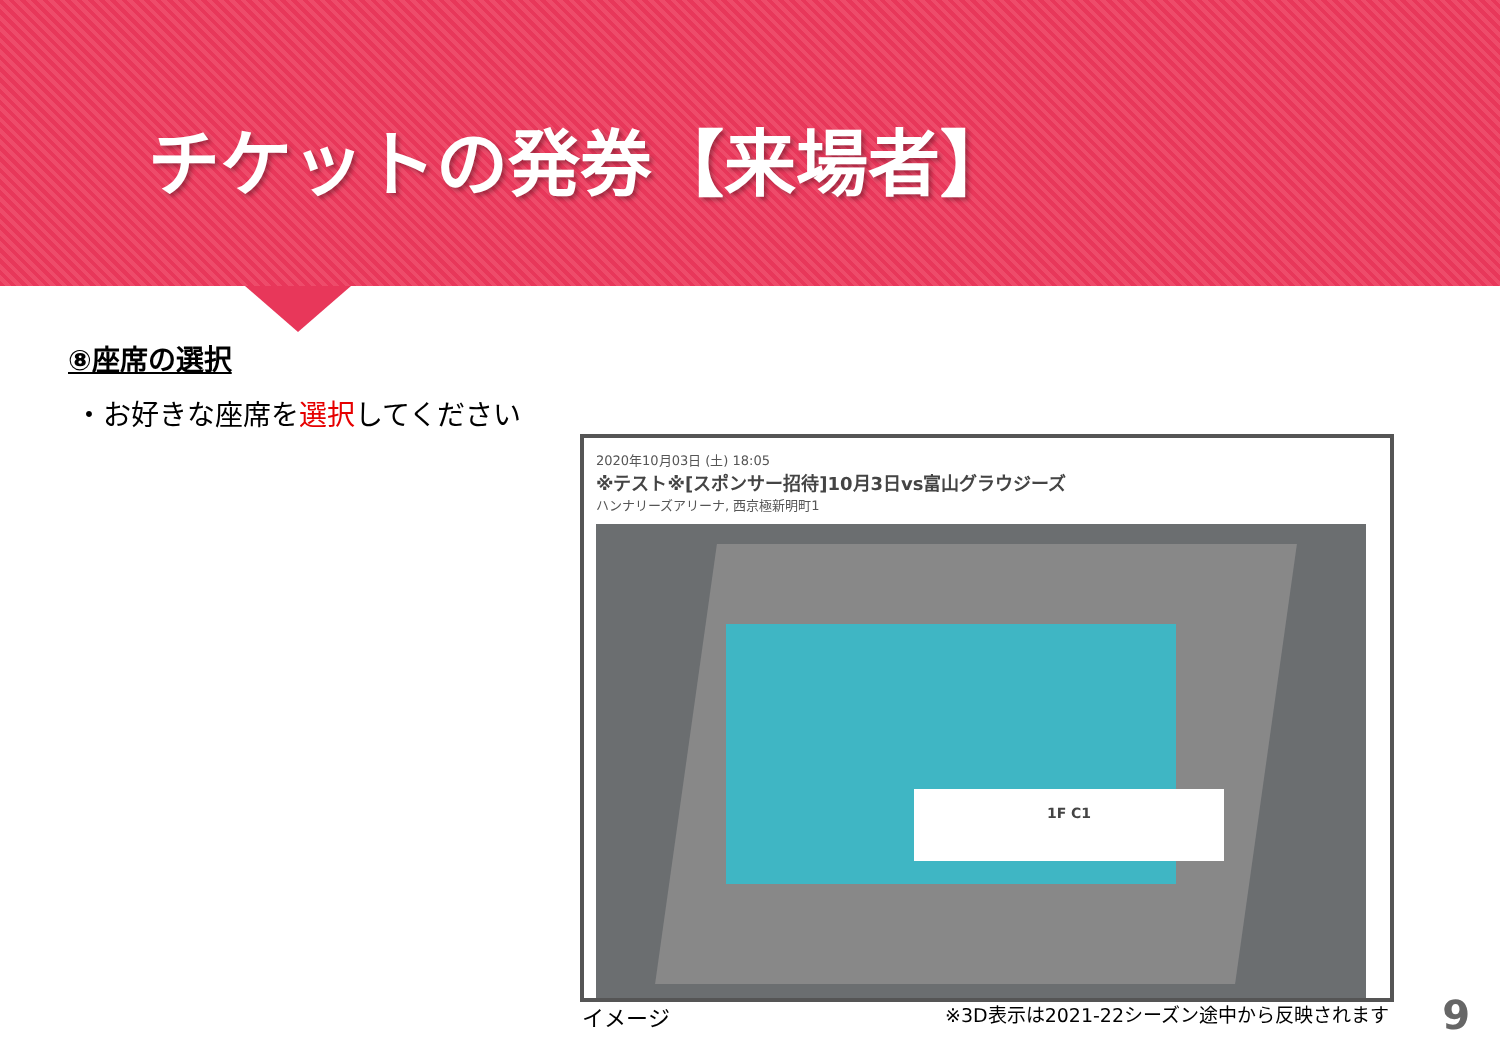チケットの発券【来場者】
⑧座席の選択
・お好きな座席を選択してください
2020年10月03日 (土) 18:05
※テスト※[スポンサー招待]10月3日vs富山グラウジーズ
ハンナリーズアリーナ, 西京極新明町1
1F C1
イメージ
※3D表示は2021-22シーズン途中から反映されます
9